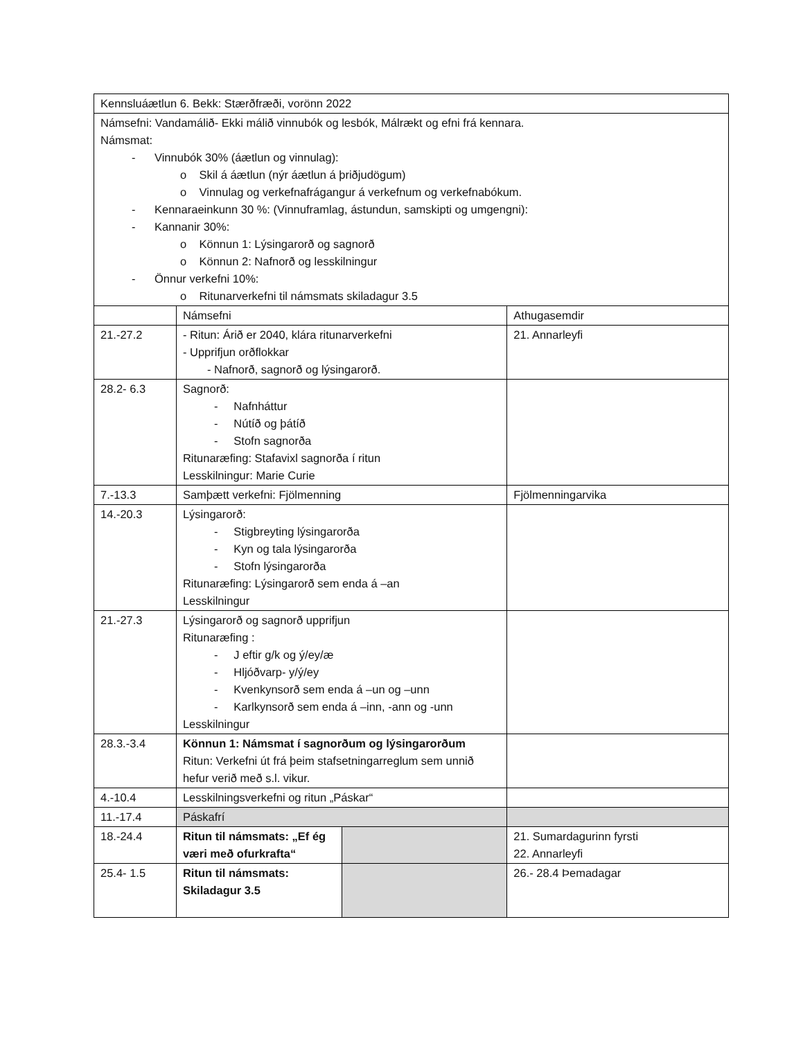| Kennsluáætlun 6. Bekk: Stærðfræði, vorönn 2022 | | | |
| Námsefni: Vandamálið- Ekki málið vinnubók og lesbók, Málrækt og efni frá kennara. Námsmat: - Vinnubók 30% (áætlun og vinnulag): o Skil á áætlun (nýr áætlun á þriðjudögum) o Vinnulag og verkefnafrágangur á verkefnum og verkefnabókum. - Kennaraeinkunn 30 %: (Vinnuframlag, ástundun, samskipti og umgengni): - Kannanir 30%: o Könnun 1: Lýsingarorð og sagnorð o Könnun 2: Nafnorð og lesskilningur - Önnur verkefni 10%: o Ritunarverkefni til námsmats skiladagur 3.5 | | | |
| | Námsefni | | Athugasemdir |
| 21.-27.2 | - Ritun: Árið er 2040, klára ritunarverkefni - Upprifjun orðflokkar - Nafnorð, sagnorð og lýsingarorð. | | 21. Annarleyfi |
| 28.2- 6.3 | Sagnorð: - Nafnháttur - Nútíð og þátíð - Stofn sagnorða Ritunaræfing: Stafavixl sagnorða í ritun Lesskilningur: Marie Curie | | |
| 7.-13.3 | Samþætt verkefni: Fjölmenning | | Fjölmenningarvika |
| 14.-20.3 | Lýsingarorð: - Stigbreyting lýsingarorða - Kyn og tala lýsingarorða - Stofn lýsingarorða Ritunaræfing: Lýsingarorð sem enda á –an Lesskilningur | | |
| 21.-27.3 | Lýsingarorð og sagnorð upprifjun Ritunaræfing : - J eftir g/k og ý/ey/æ - Hljóðvarp- y/ý/ey - Kvenkynsorð sem enda á –un og –unn - Karlkynsorð sem enda á –inn, -ann og -unn Lesskilningur | | |
| 28.3.-3.4 | Könnun 1: Námsmat í sagnorðum og lýsingarorðum Ritun: Verkefni út frá þeim stafsetningarreglum sem unnið hefur verið með s.l. vikur. | | |
| 4.-10.4 | Lesskilningsverkefni og ritun „Páskar“ | | |
| 11.-17.4 | Páskafrí | | |
| 18.-24.4 | Ritun til námsmats: „Ef ég væri með ofurkrafta“ | | 21. Sumardagurinn fyrsti 22. Annarleyfi |
| 25.4- 1.5 | Ritun til námsmats: Skiladagur 3.5 | | 26.- 28.4 Þemadagar |